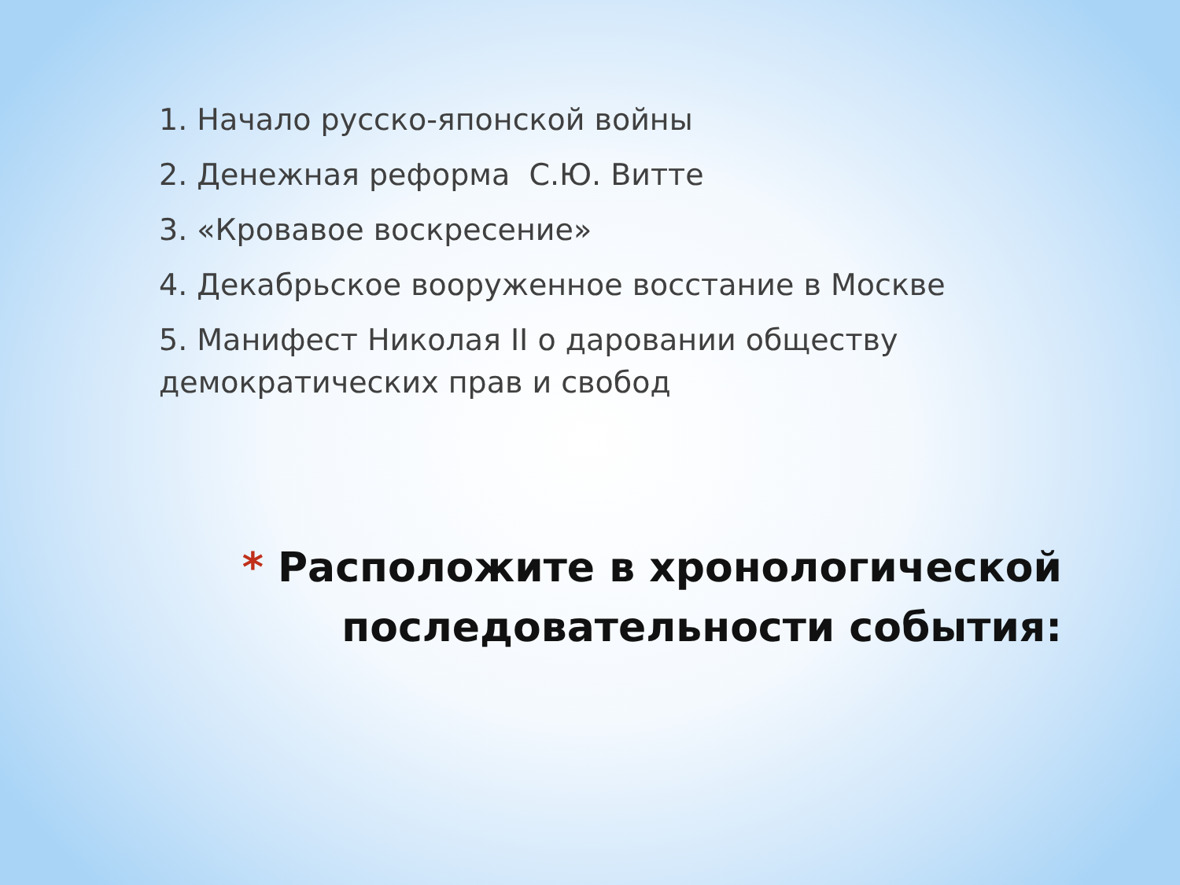1. Начало русско-японской войны
2. Денежная реформа С.Ю. Витте
3. «Кровавое воскресение»
4. Декабрьское вооруженное восстание в Москве
5. Манифест Николая II о даровании обществу демократических прав и свобод
* Расположите в хронологической
последовательности события: